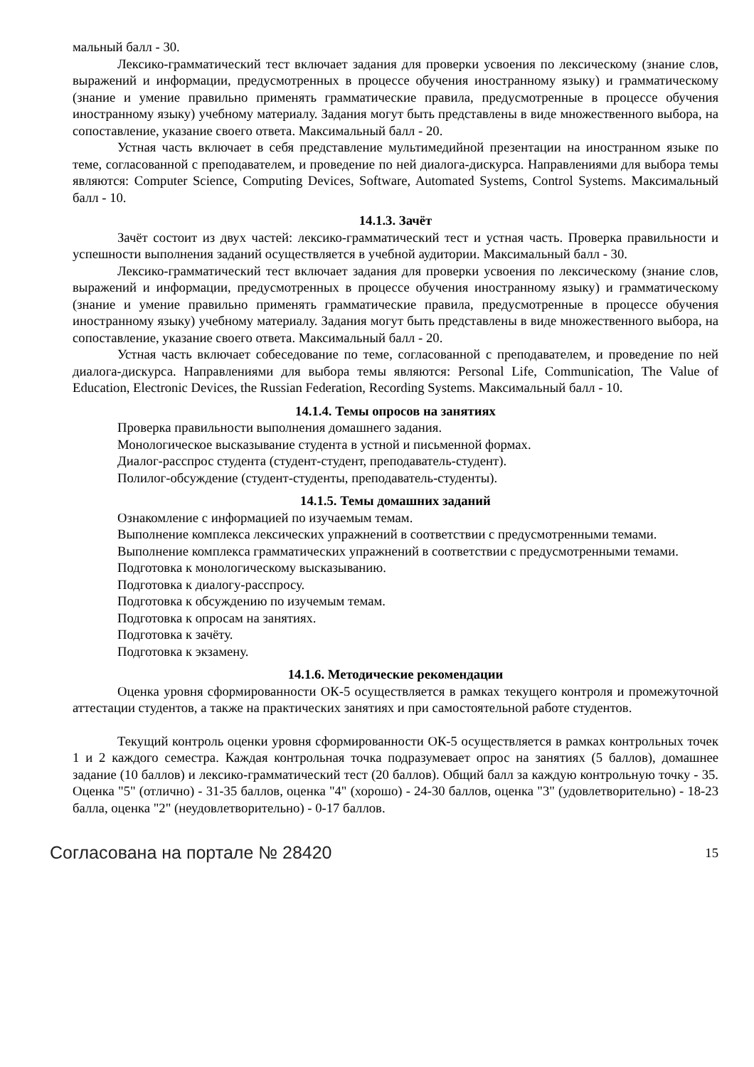мальный балл - 30.
Лексико-грамматический тест включает задания для проверки усвоения по лексическому (знание слов, выражений и информации, предусмотренных в процессе обучения иностранному языку) и грамматическому (знание и умение правильно применять грамматические правила, предусмотренные в процессе обучения иностранному языку) учебному материалу. Задания могут быть представлены в виде множественного выбора, на сопоставление, указание своего ответа. Максимальный балл - 20.
Устная часть включает в себя представление мультимедийной презентации на иностранном языке по теме, согласованной с преподавателем, и проведение по ней диалога-дискурса. Направлениями для выбора темы являются: Computer Science, Computing Devices, Software, Automated Systems, Control Systems. Максимальный балл - 10.
14.1.3. Зачёт
Зачёт состоит из двух частей: лексико-грамматический тест и устная часть. Проверка правильности и успешности выполнения заданий осуществляется в учебной аудитории. Максимальный балл - 30.
Лексико-грамматический тест включает задания для проверки усвоения по лексическому (знание слов, выражений и информации, предусмотренных в процессе обучения иностранному языку) и грамматическому (знание и умение правильно применять грамматические правила, предусмотренные в процессе обучения иностранному языку) учебному материалу. Задания могут быть представлены в виде множественного выбора, на сопоставление, указание своего ответа. Максимальный балл - 20.
Устная часть включает собеседование по теме, согласованной с преподавателем, и проведение по ней диалога-дискурса. Направлениями для выбора темы являются: Personal Life, Communication, The Value of Education, Electronic Devices, the Russian Federation, Recording Systems. Максимальный балл - 10.
14.1.4. Темы опросов на занятиях
Проверка правильности выполнения домашнего задания.
Монологическое высказывание студента в устной и письменной формах.
Диалог-расспрос студента (студент-студент, преподаватель-студент).
Полилог-обсуждение (студент-студенты, преподаватель-студенты).
14.1.5. Темы домашних заданий
Ознакомление с информацией по изучаемым темам.
Выполнение комплекса лексических упражнений в соответствии с предусмотренными темами.
Выполнение комплекса грамматических упражнений в соответствии с предусмотренными темами.
Подготовка к монологическому высказыванию.
Подготовка к диалогу-расспросу.
Подготовка к обсуждению по изучемым темам.
Подготовка к опросам на занятиях.
Подготовка к зачёту.
Подготовка к экзамену.
14.1.6. Методические рекомендации
Оценка уровня сформированности ОК-5 осуществляется в рамках текущего контроля и промежуточной аттестации студентов, а также на практических занятиях и при самостоятельной работе студентов.
Текущий контроль оценки уровня сформированности ОК-5 осуществляется в рамках контрольных точек 1 и 2 каждого семестра. Каждая контрольная точка подразумевает опрос на занятиях (5 баллов), домашнее задание (10 баллов) и лексико-грамматический тест (20 баллов). Общий балл за каждую контрольную точку - 35. Оценка "5" (отлично) - 31-35 баллов, оценка "4" (хорошо) - 24-30 баллов, оценка "3" (удовлетворительно) - 18-23 балла, оценка "2" (неудовлетворительно) - 0-17 баллов.
Согласована на портале № 28420 15